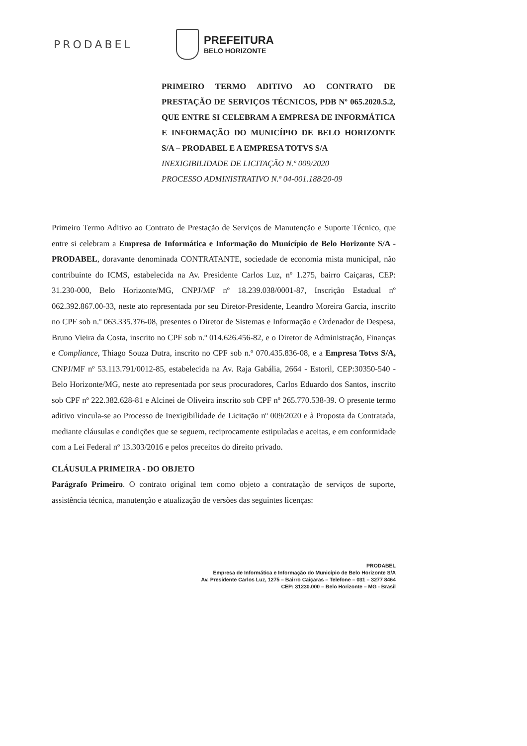PRODABEL PREFEITURA
BELO HORIZONTE
PRIMEIRO TERMO ADITIVO AO CONTRATO DE PRESTAÇÃO DE SERVIÇOS TÉCNICOS, PDB Nº 065.2020.5.2, QUE ENTRE SI CELEBRAM A EMPRESA DE INFORMÁTICA E INFORMAÇÃO DO MUNICÍPIO DE BELO HORIZONTE S/A – PRODABEL E A EMPRESA TOTVS S/A
INEXIGIBILIDADE DE LICITAÇÃO N.º 009/2020
PROCESSO ADMINISTRATIVO N.º 04-001.188/20-09
Primeiro Termo Aditivo ao Contrato de Prestação de Serviços de Manutenção e Suporte Técnico, que entre si celebram a Empresa de Informática e Informação do Município de Belo Horizonte S/A - PRODABEL, doravante denominada CONTRATANTE, sociedade de economia mista municipal, não contribuinte do ICMS, estabelecida na Av. Presidente Carlos Luz, nº 1.275, bairro Caiçaras, CEP: 31.230-000, Belo Horizonte/MG, CNPJ/MF nº 18.239.038/0001-87, Inscrição Estadual nº 062.392.867.00-33, neste ato representada por seu Diretor-Presidente, Leandro Moreira Garcia, inscrito no CPF sob n.º 063.335.376-08, presentes o Diretor de Sistemas e Informação e Ordenador de Despesa, Bruno Vieira da Costa, inscrito no CPF sob n.º 014.626.456-82, e o Diretor de Administração, Finanças e Compliance, Thiago Souza Dutra, inscrito no CPF sob n.º 070.435.836-08, e a Empresa Totvs S/A, CNPJ/MF nº 53.113.791/0012-85, estabelecida na Av. Raja Gabália, 2664 - Estoril, CEP:30350-540 - Belo Horizonte/MG, neste ato representada por seus procuradores, Carlos Eduardo dos Santos, inscrito sob CPF nº 222.382.628-81 e Alcinei de Oliveira inscrito sob CPF nº 265.770.538-39. O presente termo aditivo vincula-se ao Processo de Inexigibilidade de Licitação nº 009/2020 e à Proposta da Contratada, mediante cláusulas e condições que se seguem, reciprocamente estipuladas e aceitas, e em conformidade com a Lei Federal nº 13.303/2016 e pelos preceitos do direito privado.
CLÁUSULA PRIMEIRA - DO OBJETO
Parágrafo Primeiro. O contrato original tem como objeto a contratação de serviços de suporte, assistência técnica, manutenção e atualização de versões das seguintes licenças:
PRODABEL
Empresa de Informática e Informação do Município de Belo Horizonte S/A
Av. Presidente Carlos Luz, 1275 – Bairro Caiçaras – Telefone – 031 – 3277 8464
CEP: 31230.000 – Belo Horizonte – MG - Brasil